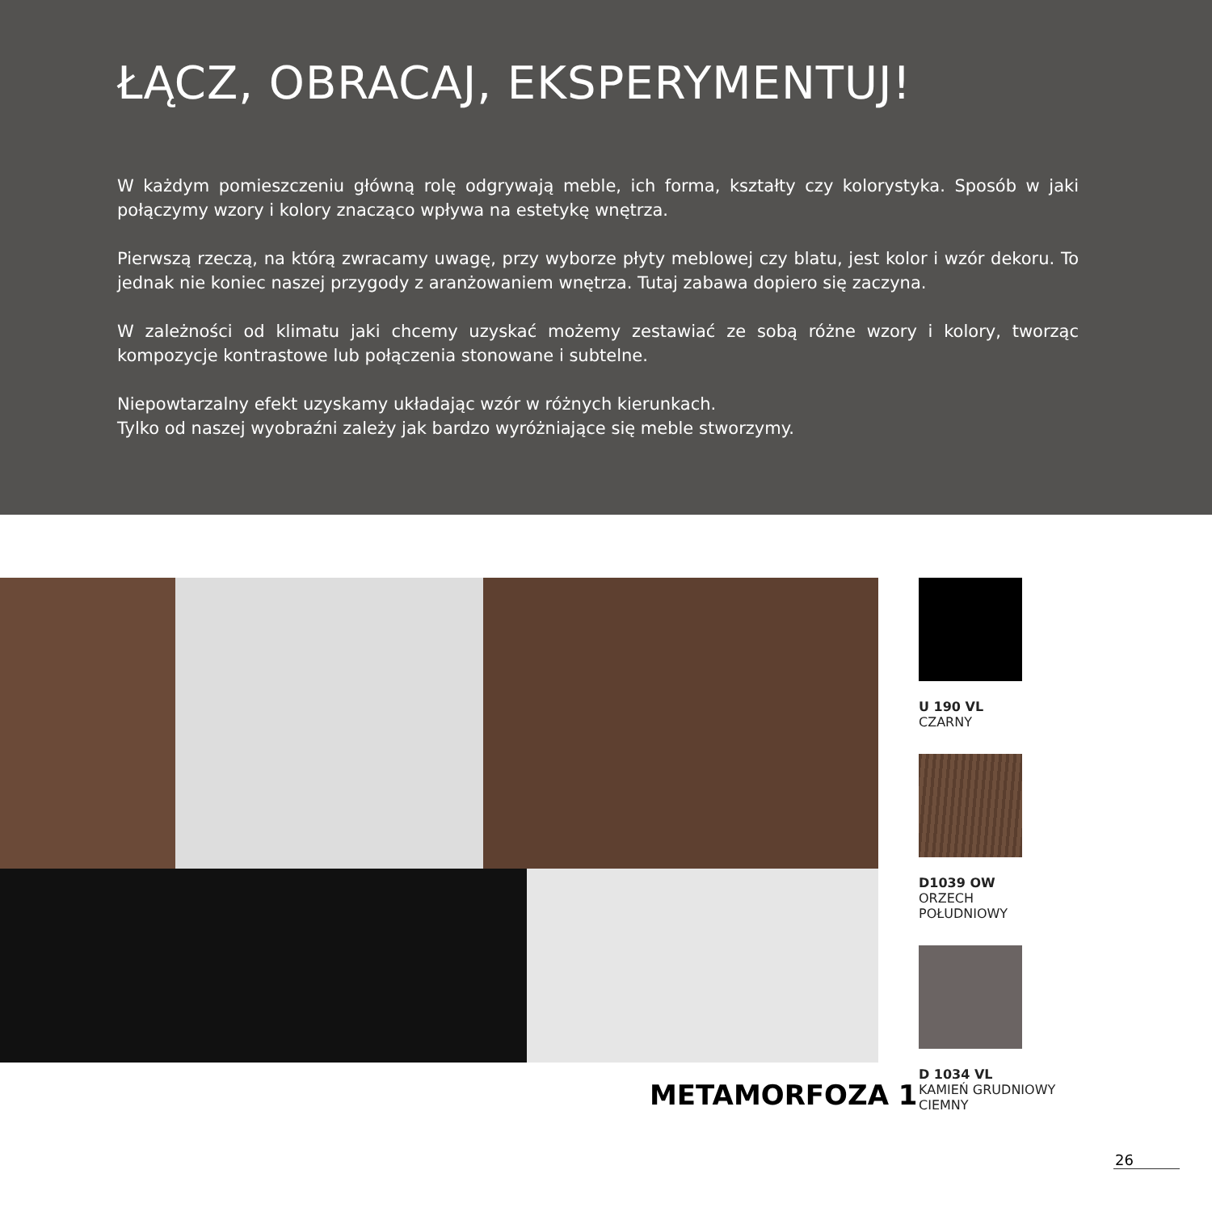ŁĄCZ, OBRACAJ, EKSPERYMENTUJ!
W każdym pomieszczeniu główną rolę odgrywają meble, ich forma, kształty czy kolorystyka. Sposób w jaki połączymy wzory i kolory znacząco wpływa na estetykę wnętrza.
Pierwszą rzeczą, na którą zwracamy uwagę, przy wyborze płyty meblowej czy blatu, jest kolor i wzór dekoru. To jednak nie koniec naszej przygody z aranżowaniem wnętrza. Tutaj zabawa dopiero się zaczyna.
W zależności od klimatu jaki chcemy uzyskać możemy zestawiać ze sobą różne wzory i kolory, tworząc kompozycje kontrastowe lub połączenia stonowane i subtelne.
Niepowtarzalny efekt uzyskamy układając wzór w różnych kierunkach.
Tylko od naszej wyobraźni zależy jak bardzo wyróżniające się meble stworzymy.
U 190 VL
CZARNY
D1039 OW
ORZECH
POŁUDNIOWY
D 1034 VL
KAMIEŃ GRUDNIOWY
CIEMNY
METAMORFOZA 1
26